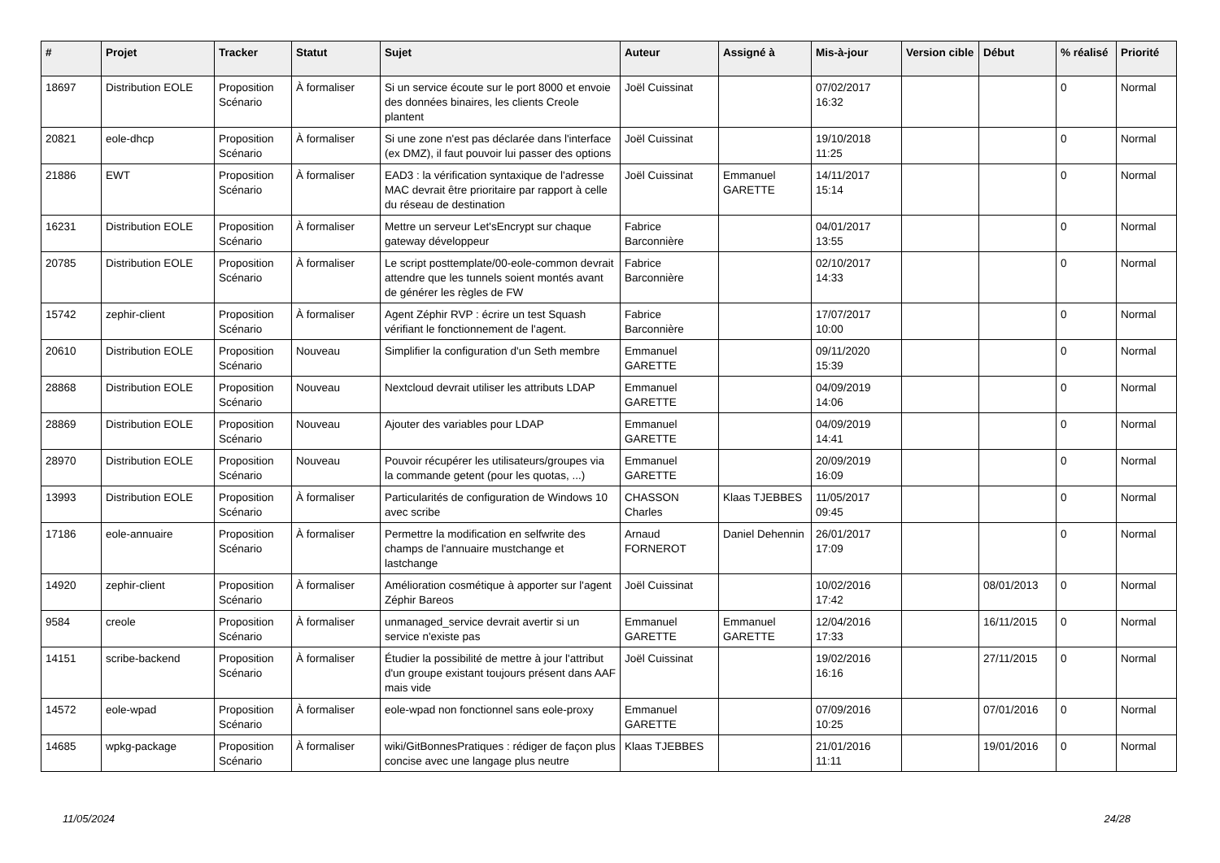| # | Projet | Tracker | Statut | Sujet | Auteur | Assigné à | Mis-à-jour | Version cible | Début | % réalisé | Priorité |
| --- | --- | --- | --- | --- | --- | --- | --- | --- | --- | --- | --- |
| 18697 | Distribution EOLE | Proposition Scénario | À formaliser | Si un service écoute sur le port 8000 et envoie des données binaires, les clients Creole plantent | Joël Cuissinat | | 07/02/2017 16:32 | | | 0 | Normal |
| 20821 | eole-dhcp | Proposition Scénario | À formaliser | Si une zone n'est pas déclarée dans l'interface (ex DMZ), il faut pouvoir lui passer des options | Joël Cuissinat | | 19/10/2018 11:25 | | | 0 | Normal |
| 21886 | EWT | Proposition Scénario | À formaliser | EAD3 : la vérification syntaxique de l'adresse MAC devrait être prioritaire par rapport à celle du réseau de destination | Joël Cuissinat | Emmanuel GARETTE | 14/11/2017 15:14 | | | 0 | Normal |
| 16231 | Distribution EOLE | Proposition Scénario | À formaliser | Mettre un serveur Let'sEncrypt sur chaque gateway développeur | Fabrice Barconnière | | 04/01/2017 13:55 | | | 0 | Normal |
| 20785 | Distribution EOLE | Proposition Scénario | À formaliser | Le script posttemplate/00-eole-common devrait attendre que les tunnels soient montés avant de générer les règles de FW | Fabrice Barconnière | | 02/10/2017 14:33 | | | 0 | Normal |
| 15742 | zephir-client | Proposition Scénario | À formaliser | Agent Zéphir RVP : écrire un test Squash vérifiant le fonctionnement de l'agent. | Fabrice Barconnière | | 17/07/2017 10:00 | | | 0 | Normal |
| 20610 | Distribution EOLE | Proposition Scénario | Nouveau | Simplifier la configuration d'un Seth membre | Emmanuel GARETTE | | 09/11/2020 15:39 | | | 0 | Normal |
| 28868 | Distribution EOLE | Proposition Scénario | Nouveau | Nextcloud devrait utiliser les attributs LDAP | Emmanuel GARETTE | | 04/09/2019 14:06 | | | 0 | Normal |
| 28869 | Distribution EOLE | Proposition Scénario | Nouveau | Ajouter des variables pour LDAP | Emmanuel GARETTE | | 04/09/2019 14:41 | | | 0 | Normal |
| 28970 | Distribution EOLE | Proposition Scénario | Nouveau | Pouvoir récupérer les utilisateurs/groupes via la commande getent (pour les quotas, ...) | Emmanuel GARETTE | | 20/09/2019 16:09 | | | 0 | Normal |
| 13993 | Distribution EOLE | Proposition Scénario | À formaliser | Particularités de configuration de Windows 10 avec scribe | CHASSON Charles | Klaas TJEBBES | 11/05/2017 09:45 | | | 0 | Normal |
| 17186 | eole-annuaire | Proposition Scénario | À formaliser | Permettre la modification en selfwrite des champs de l'annuaire mustchange et lastchange | Arnaud FORNEROT | Daniel Dehennin | 26/01/2017 17:09 | | | 0 | Normal |
| 14920 | zephir-client | Proposition Scénario | À formaliser | Amélioration cosmétique à apporter sur l'agent Zéphir Bareos | Joël Cuissinat | | 10/02/2016 17:42 | | 08/01/2013 | 0 | Normal |
| 9584 | creole | Proposition Scénario | À formaliser | unmanaged_service devrait avertir si un service n'existe pas | Emmanuel GARETTE | Emmanuel GARETTE | 12/04/2016 17:33 | | 16/11/2015 | 0 | Normal |
| 14151 | scribe-backend | Proposition Scénario | À formaliser | Étudier la possibilité de mettre à jour l'attribut d'un groupe existant toujours présent dans AAF mais vide | Joël Cuissinat | | 19/02/2016 16:16 | | 27/11/2015 | 0 | Normal |
| 14572 | eole-wpad | Proposition Scénario | À formaliser | eole-wpad non fonctionnel sans eole-proxy | Emmanuel GARETTE | | 07/09/2016 10:25 | | 07/01/2016 | 0 | Normal |
| 14685 | wpkg-package | Proposition Scénario | À formaliser | wiki/GitBonnesPratiques : rédiger de façon plus concise avec une langage plus neutre | Klaas TJEBBES | | 21/01/2016 11:11 | | 19/01/2016 | 0 | Normal |
11/05/2024 24/28